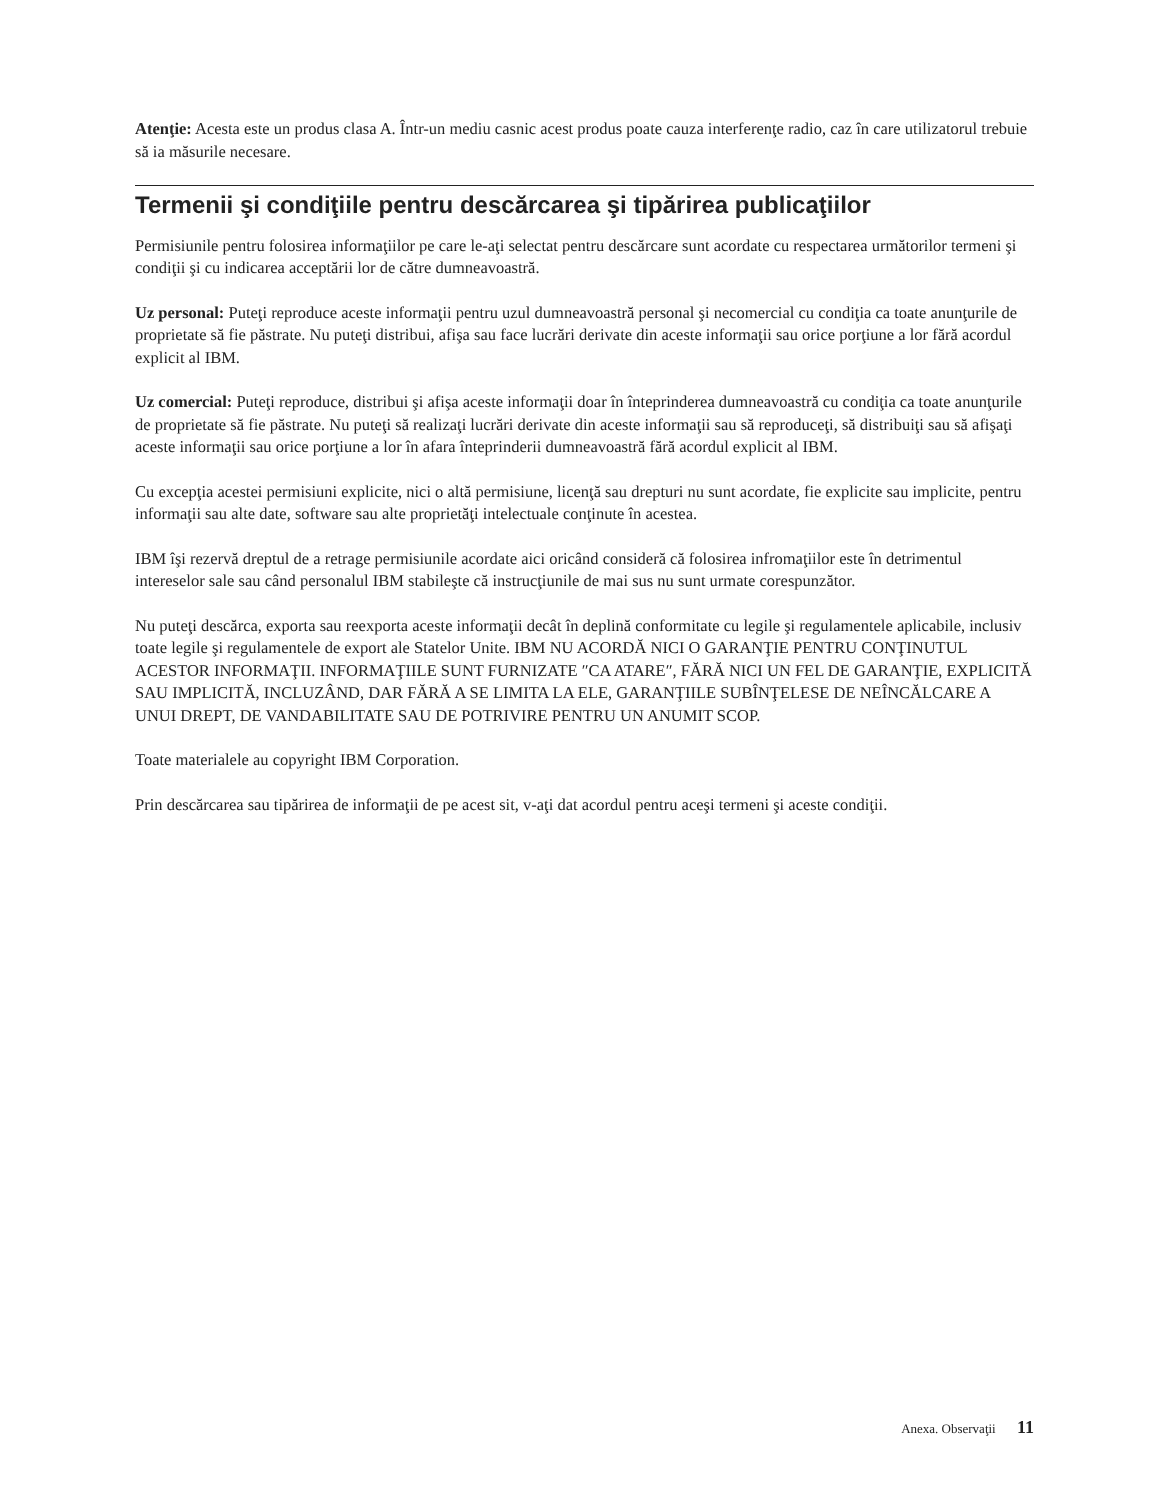Atenţie: Acesta este un produs clasa A. Într-un mediu casnic acest produs poate cauza interferenţe radio, caz în care utilizatorul trebuie să ia măsurile necesare.
Termenii şi condiţiile pentru descărcarea şi tipărirea publicaţiilor
Permisiunile pentru folosirea informaţiilor pe care le-aţi selectat pentru descărcare sunt acordate cu respectarea următorilor termeni şi condiţii şi cu indicarea acceptării lor de către dumneavoastră.
Uz personal: Puteţi reproduce aceste informaţii pentru uzul dumneavoastră personal şi necomercial cu condiţia ca toate anunţurile de proprietate să fie păstrate. Nu puteţi distribui, afişa sau face lucrări derivate din aceste informaţii sau orice porţiune a lor fără acordul explicit al IBM.
Uz comercial: Puteţi reproduce, distribui şi afişa aceste informaţii doar în înteprinderea dumneavoastră cu condiţia ca toate anunţurile de proprietate să fie păstrate. Nu puteţi să realizaţi lucrări derivate din aceste informaţii sau să reproduceţi, să distribuiţi sau să afişaţi aceste informaţii sau orice porţiune a lor în afara înteprinderii dumneavoastră fără acordul explicit al IBM.
Cu excepţia acestei permisiuni explicite, nici o altă permisiune, licenţă sau drepturi nu sunt acordate, fie explicite sau implicite, pentru informaţii sau alte date, software sau alte proprietăţi intelectuale conţinute în acestea.
IBM îşi rezervă dreptul de a retrage permisiunile acordate aici oricând consideră că folosirea infromaţiilor este în detrimentul intereselor sale sau când personalul IBM stabileşte că instrucţiunile de mai sus nu sunt urmate corespunzător.
Nu puteţi descărca, exporta sau reexporta aceste informaţii decât în deplină conformitate cu legile şi regulamentele aplicabile, inclusiv toate legile şi regulamentele de export ale Statelor Unite. IBM NU ACORDĂ NICI O GARANŢIE PENTRU CONŢINUTUL ACESTOR INFORMAŢII. INFORMAŢIILE SUNT FURNIZATE ″CA ATARE″, FĂRĂ NICI UN FEL DE GARANŢIE, EXPLICITĂ SAU IMPLICITĂ, INCLUZÂND, DAR FĂRĂ A SE LIMITA LA ELE, GARANŢIILE SUBÎNŢELESE DE NEÎNCĂLCARE A UNUI DREPT, DE VANDABILITATE SAU DE POTRIVIRE PENTRU UN ANUMIT SCOP.
Toate materialele au copyright IBM Corporation.
Prin descărcarea sau tipărirea de informaţii de pe acest sit, v-aţi dat acordul pentru aceşi termeni şi aceste condiţii.
Anexa. Observaţii 11